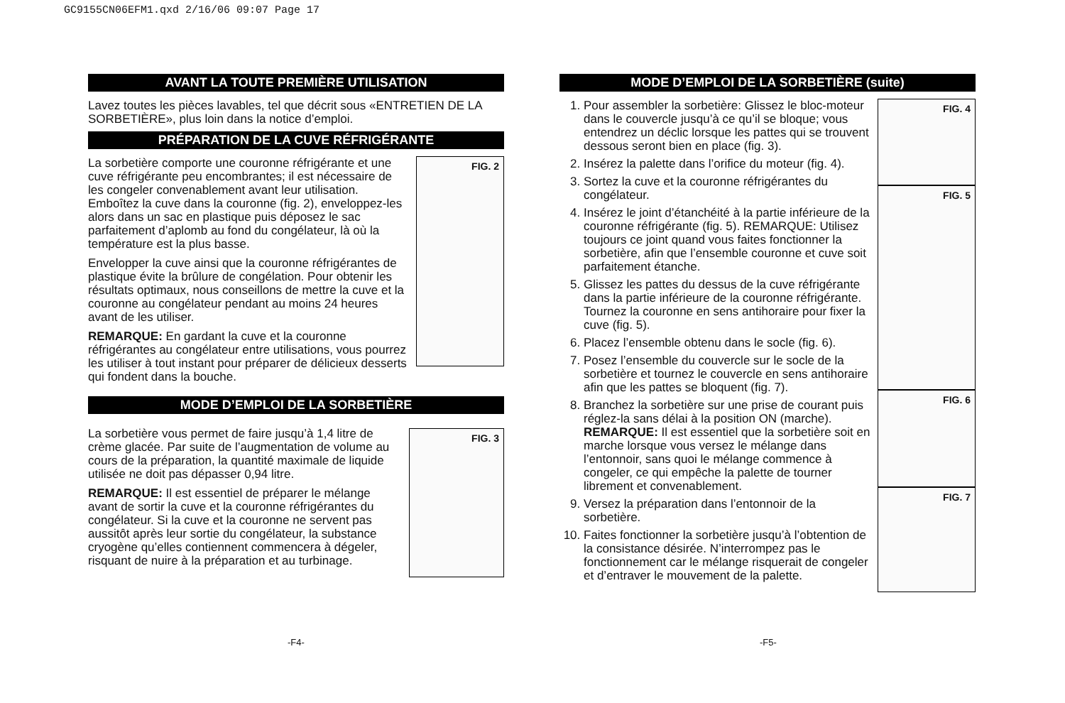GC9155CN06EFM1.qxd 2/16/06 09:07 Page 17
AVANT LA TOUTE PREMIÈRE UTILISATION
Lavez toutes les pièces lavables, tel que décrit sous «ENTRETIEN DE LA SORBETIÈRE», plus loin dans la notice d’emploi.
PRÉPARATION DE LA CUVE RÉFRIGÉRANTE
FIG. 2
La sorbetière comporte une couronne réfrigérante et une cuve réfrigérante peu encombrantes; il est nécessaire de les congeler convenablement avant leur utilisation. Emboîtez la cuve dans la couronne (fig. 2), enveloppez-les alors dans un sac en plastique puis déposez le sac parfaitement d’aplomb au fond du congélateur, là où la température est la plus basse.
Envelopper la cuve ainsi que la couronne réfrigérantes de plastique évite la brûlure de congélation. Pour obtenir les résultats optimaux, nous conseillons de mettre la cuve et la couronne au congélateur pendant au moins 24 heures avant de les utiliser.
REMARQUE: En gardant la cuve et la couronne réfrigérantes au congélateur entre utilisations, vous pourrez les utiliser à tout instant pour préparer de délicieux desserts qui fondent dans la bouche.
MODE D’EMPLOI DE LA SORBETIÈRE
FIG. 3
La sorbetière vous permet de faire jusqu’à 1,4 litre de crème glacée. Par suite de l’augmentation de volume au cours de la préparation, la quantité maximale de liquide utilisée ne doit pas dépasser 0,94 litre.
REMARQUE: Il est essentiel de préparer le mélange avant de sortir la cuve et la couronne réfrigérantes du congélateur. Si la cuve et la couronne ne servent pas aussitôt après leur sortie du congélateur, la substance cryogène qu’elles contiennent commencera à dégeler, risquant de nuire à la préparation et au turbinage.
MODE D’EMPLOI DE LA SORBETIÈRE (suite)
FIG. 4
FIG. 5
FIG. 6
FIG. 7
1. Pour assembler la sorbetière: Glissez le bloc-moteur dans le couvercle jusqu’à ce qu’il se bloque; vous entendrez un déclic lorsque les pattes qui se trouvent dessous seront bien en place (fig. 3).
2. Insérez la palette dans l’orifice du moteur (fig. 4).
3. Sortez la cuve et la couronne réfrigérantes du congélateur.
4. Insérez le joint d’étanchéité à la partie inférieure de la couronne réfrigérante (fig. 5). REMARQUE: Utilisez toujours ce joint quand vous faites fonctionner la sorbetière, afin que l’ensemble couronne et cuve soit parfaitement étanche.
5. Glissez les pattes du dessus de la cuve réfrigérante dans la partie inférieure de la couronne réfrigérante. Tournez la couronne en sens antihoraire pour fixer la cuve (fig. 5).
6. Placez l’ensemble obtenu dans le socle (fig. 6).
7. Posez l’ensemble du couvercle sur le socle de la sorbetière et tournez le couvercle en sens antihoraire afin que les pattes se bloquent (fig. 7).
8. Branchez la sorbetière sur une prise de courant puis réglez-la sans délai à la position ON (marche).
REMARQUE: Il est essentiel que la sorbetière soit en marche lorsque vous versez le mélange dans l’entonnoir, sans quoi le mélange commence à congeler, ce qui empêche la palette de tourner librement et convenablement.
9. Versez la préparation dans l’entonnoir de la sorbetière.
10. Faites fonctionner la sorbetière jusqu’à l’obtention de la consistance désirée. N’interrompez pas le fonctionnement car le mélange risquerait de congeler et d’entraver le mouvement de la palette.
-F4- -F5-